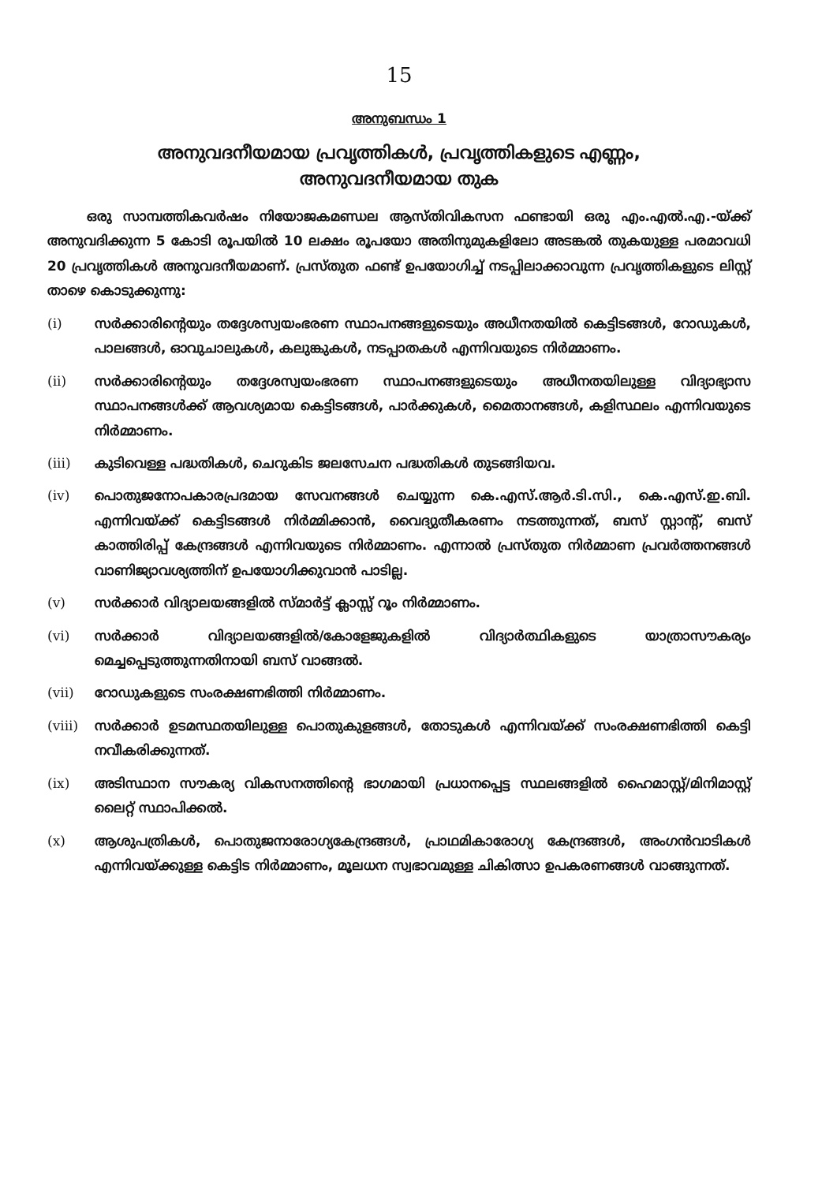15
അനുബന്ധം 1
അനുവദനീയമായ പ്രവൃത്തികൾ, പ്രവൃത്തികളുടെ എണ്ണം,
അനുവദനീയമായ തുക
ഒരു സാമ്പത്തികവർഷം നിയോജകമണ്ഡല ആസ്തിവികസന ഫണ്ടായി ഒരു എം.എൽ.എ.-യ്ക്ക് അനുവദിക്കുന്ന 5 കോടി രൂപയിൽ 10 ലക്ഷം രൂപയോ അതിനുമുകളിലോ അടങ്കൽ തുകയുള്ള പരമാവധി 20 പ്രവൃത്തികൾ അനുവദനീയമാണ്. പ്രസ്തുത ഫണ്ട് ഉപയോഗിച്ച് നടപ്പിലാക്കാവുന്ന പ്രവൃത്തികളുടെ ലിസ്റ്റ് താഴെ കൊടുക്കുന്നു:
(i) സർക്കാരിന്റെയും തദ്ദേശസ്വയംഭരണ സ്ഥാപനങ്ങളുടെയും അധീനതയിൽ കെട്ടിടങ്ങൾ, റോഡുകൾ, പാലങ്ങൾ, ഓവുചാലുകൾ, കലുങ്കുകൾ, നടപ്പാതകൾ എന്നിവയുടെ നിർമ്മാണം.
(ii) സർക്കാരിന്റെയും തദ്ദേശസ്വയംഭരണ സ്ഥാപനങ്ങളുടെയും അധീനതയിലുള്ള വിദ്യാഭ്യാസ സ്ഥാപനങ്ങൾക്ക് ആവശ്യമായ കെട്ടിടങ്ങൾ, പാർക്കുകൾ, മൈതാനങ്ങൾ, കളിസ്ഥലം എന്നിവയുടെ നിർമ്മാണം.
(iii) കുടിവെള്ള പദ്ധതികൾ, ചെറുകിട ജലസേചന പദ്ധതികൾ തുടങ്ങിയവ.
(iv) പൊതുജനോപകാരപ്രദമായ സേവനങ്ങൾ ചെയ്യുന്ന കെ.എസ്.ആർ.ടി.സി., കെ.എസ്.ഇ.ബി. എന്നിവയ്ക്ക് കെട്ടിടങ്ങൾ നിർമ്മിക്കാൻ, വൈദ്യുതീകരണം നടത്തുന്നത്, ബസ് സ്റ്റാന്റ്, ബസ് കാത്തിരിപ്പ് കേന്ദ്രങ്ങൾ എന്നിവയുടെ നിർമ്മാണം. എന്നാൽ പ്രസ്തുത നിർമ്മാണ പ്രവർത്തനങ്ങൾ വാണിജ്യാവശ്യത്തിന് ഉപയോഗിക്കുവാൻ പാടില്ല.
(v) സർക്കാർ വിദ്യാലയങ്ങളിൽ സ്മാർട്ട് ക്ലാസ്സ് റൂം നിർമ്മാണം.
(vi) സർക്കാർ വിദ്യാലയങ്ങളിൽ/കോളേജുകളിൽ വിദ്യാർത്ഥികളുടെ യാത്രാസൗകര്യം മെച്ചപ്പെടുത്തുന്നതിനായി ബസ് വാങ്ങൽ.
(vii) റോഡുകളുടെ സംരക്ഷണഭിത്തി നിർമ്മാണം.
(viii) സർക്കാർ ഉടമസ്ഥതയിലുള്ള പൊതുകുളങ്ങൾ, തോടുകൾ എന്നിവയ്ക്ക് സംരക്ഷണഭിത്തി കെട്ടി നവീകരിക്കുന്നത്.
(ix) അടിസ്ഥാന സൗകര്യ വികസനത്തിന്റെ ഭാഗമായി പ്രധാനപ്പെട്ട സ്ഥലങ്ങളിൽ ഹൈമാസ്റ്റ്/മിനിമാസ്റ്റ് ലൈറ്റ് സ്ഥാപിക്കൽ.
(x) ആശുപത്രികൾ, പൊതുജനാരോഗ്യകേന്ദ്രങ്ങൾ, പ്രാഥമികാരോഗ്യ കേന്ദ്രങ്ങൾ, അംഗൻവാടികൾ എന്നിവയ്ക്കുള്ള കെട്ടിട നിർമ്മാണം, മൂലധന സ്വഭാവമുള്ള ചികിത്സാ ഉപകരണങ്ങൾ വാങ്ങുന്നത്.